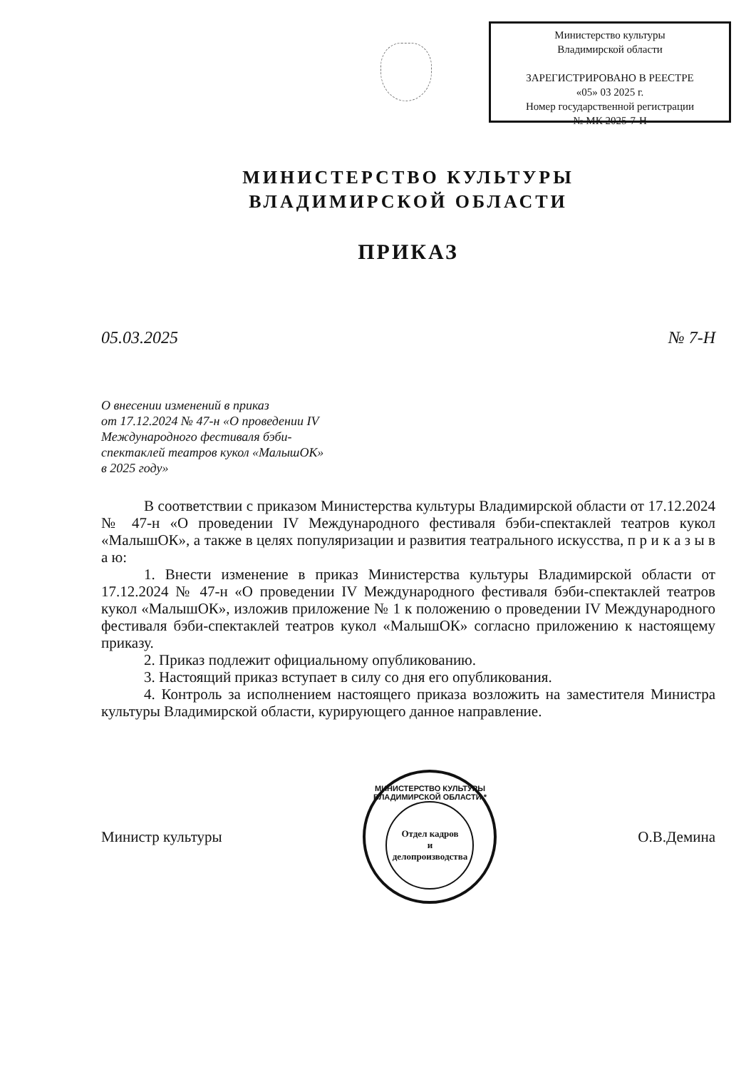Министерство культуры
Владимирской области
ЗАРЕГИСТРИРОВАНО В РЕЕСТРЕ
«05» 03 2025 г.
Номер государственной регистрации
№ МК 2025-7-Н
МИНИСТЕРСТВО КУЛЬТУРЫ
ВЛАДИМИРСКОЙ ОБЛАСТИ
ПРИКАЗ
05.03.2025 № 7-Н
О внесении изменений в приказ
от 17.12.2024 № 47-н «О проведении IV
Международного фестиваля бэби-
спектаклей театров кукол «МалышОК»
в 2025 году»
В соответствии с приказом Министерства культуры Владимирской области от 17.12.2024 № 47-н «О проведении IV Международного фестиваля бэби-спектаклей театров кукол «МалышОК», а также в целях популяризации и развития театрального искусства, п р и к а з ы в а ю:
1. Внести изменение в приказ Министерства культуры Владимирской области от 17.12.2024 № 47-н «О проведении IV Международного фестиваля бэби-спектаклей театров кукол «МалышОК», изложив приложение № 1 к положению о проведении IV Международного фестиваля бэби-спектаклей театров кукол «МалышОК» согласно приложению к настоящему приказу.
2. Приказ подлежит официальному опубликованию.
3. Настоящий приказ вступает в силу со дня его опубликования.
4. Контроль за исполнением настоящего приказа возложить на заместителя Министра культуры Владимирской области, курирующего данное направление.
Министр культуры
МИНИСТЕРСТВО КУЛЬТУРЫ ВЛАДИМИРСКОЙ ОБЛАСТИ *
Отдел кадров
и
делопроизводства
О.В.Демина